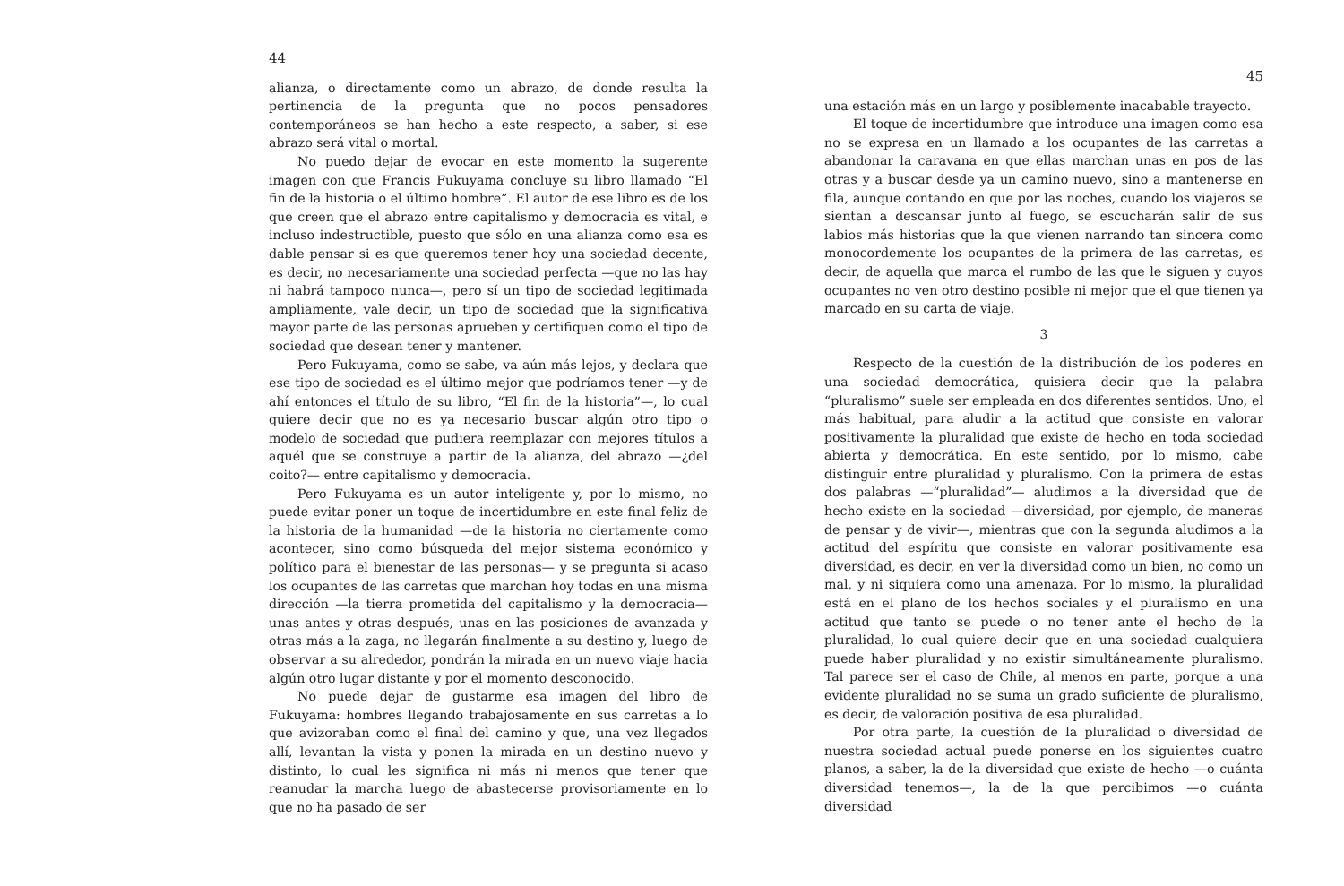44
alianza, o directamente como un abrazo, de donde resulta la pertinencia de la pregunta que no pocos pensadores contemporáneos se han hecho a este respecto, a saber, si ese abrazo será vital o mortal.
No puedo dejar de evocar en este momento la sugerente imagen con que Francis Fukuyama concluye su libro llamado “El fin de la historia o el último hombre”. El autor de ese libro es de los que creen que el abrazo entre capitalismo y democracia es vital, e incluso indestructible, puesto que sólo en una alianza como esa es dable pensar si es que queremos tener hoy una sociedad decente, es decir, no necesariamente una sociedad perfecta —que no las hay ni habrá tampoco nunca—, pero sí un tipo de sociedad legitimada ampliamente, vale decir, un tipo de sociedad que la significativa mayor parte de las personas aprueben y certifiquen como el tipo de sociedad que desean tener y mantener.
Pero Fukuyama, como se sabe, va aún más lejos, y declara que ese tipo de sociedad es el último mejor que podríamos tener —y de ahí entonces el título de su libro, “El fin de la historia”—, lo cual quiere decir que no es ya necesario buscar algún otro tipo o modelo de sociedad que pudiera reemplazar con mejores títulos a aquél que se construye a partir de la alianza, del abrazo —¿del coito?— entre capitalismo y democracia.
Pero Fukuyama es un autor inteligente y, por lo mismo, no puede evitar poner un toque de incertidumbre en este final feliz de la historia de la humanidad —de la historia no ciertamente como acontecer, sino como búsqueda del mejor sistema económico y político para el bienestar de las personas— y se pregunta si acaso los ocupantes de las carretas que marchan hoy todas en una misma dirección —la tierra prometida del capitalismo y la democracia— unas antes y otras después, unas en las posiciones de avanzada y otras más a la zaga, no llegarán finalmente a su destino y, luego de observar a su alrededor, pondrán la mirada en un nuevo viaje hacia algún otro lugar distante y por el momento desconocido.
No puede dejar de gustarme esa imagen del libro de Fukuyama: hombres llegando trabajosamente en sus carretas a lo que avizoraban como el final del camino y que, una vez llegados allí, levantan la vista y ponen la mirada en un destino nuevo y distinto, lo cual les significa ni más ni menos que tener que reanudar la marcha luego de abastecerse provisoriamente en lo que no ha pasado de ser
45
una estación más en un largo y posiblemente inacabable trayecto.
El toque de incertidumbre que introduce una imagen como esa no se expresa en un llamado a los ocupantes de las carretas a abandonar la caravana en que ellas marchan unas en pos de las otras y a buscar desde ya un camino nuevo, sino a mantenerse en fila, aunque contando en que por las noches, cuando los viajeros se sientan a descansar junto al fuego, se escucharán salir de sus labios más historias que la que vienen narrando tan sincera como monocordemente los ocupantes de la primera de las carretas, es decir, de aquella que marca el rumbo de las que le siguen y cuyos ocupantes no ven otro destino posible ni mejor que el que tienen ya marcado en su carta de viaje.
3
Respecto de la cuestión de la distribución de los poderes en una sociedad democrática, quisiera decir que la palabra “pluralismo” suele ser empleada en dos diferentes sentidos. Uno, el más habitual, para aludir a la actitud que consiste en valorar positivamente la pluralidad que existe de hecho en toda sociedad abierta y democrática. En este sentido, por lo mismo, cabe distinguir entre pluralidad y pluralismo. Con la primera de estas dos palabras —“pluralidad”— aludimos a la diversidad que de hecho existe en la sociedad —diversidad, por ejemplo, de maneras de pensar y de vivir—, mientras que con la segunda aludimos a la actitud del espíritu que consiste en valorar positivamente esa diversidad, es decir, en ver la diversidad como un bien, no como un mal, y ni siquiera como una amenaza. Por lo mismo, la pluralidad está en el plano de los hechos sociales y el pluralismo en una actitud que tanto se puede o no tener ante el hecho de la pluralidad, lo cual quiere decir que en una sociedad cualquiera puede haber pluralidad y no existir simultáneamente pluralismo. Tal parece ser el caso de Chile, al menos en parte, porque a una evidente pluralidad no se suma un grado suficiente de pluralismo, es decir, de valoración positiva de esa pluralidad.
Por otra parte, la cuestión de la pluralidad o diversidad de nuestra sociedad actual puede ponerse en los siguientes cuatro planos, a saber, la de la diversidad que existe de hecho —o cuánta diversidad tenemos—, la de la que percibimos —o cuánta diversidad